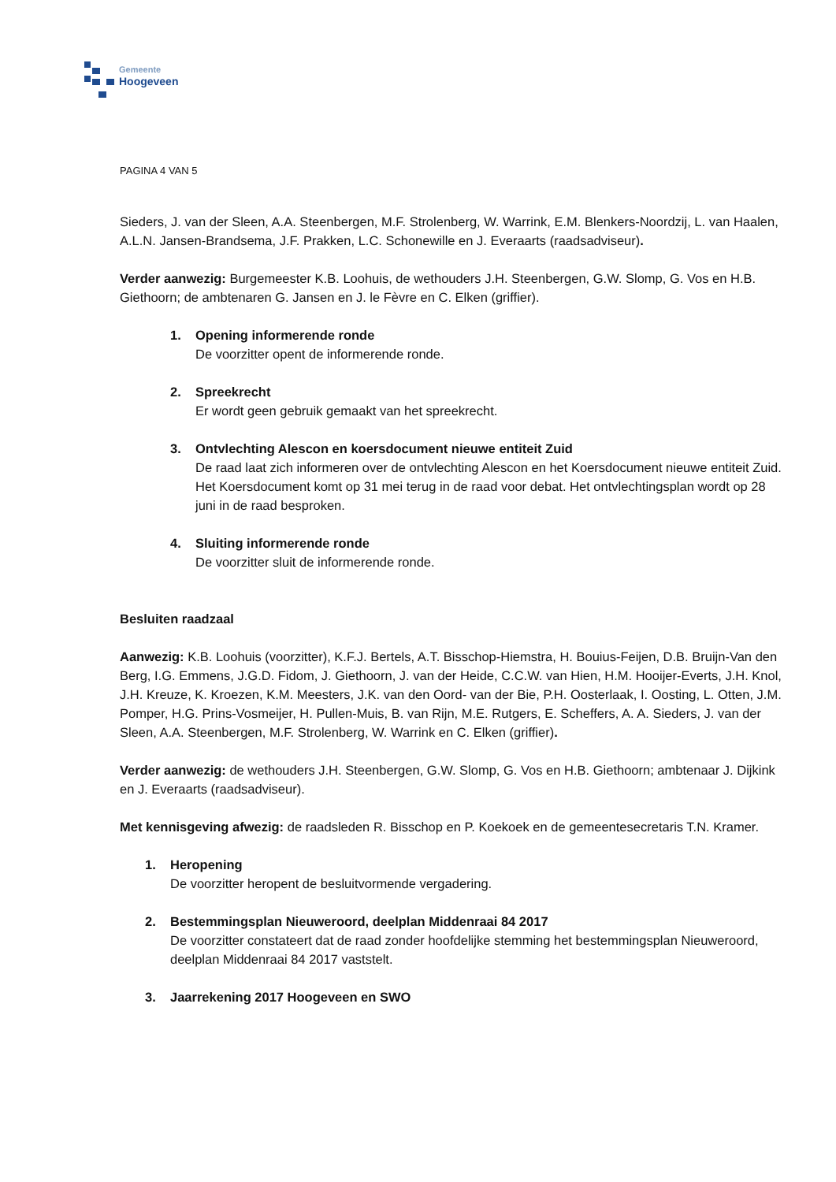Gemeente
Hoogeveen
PAGINA 4 VAN 5
Sieders, J. van der Sleen, A.A. Steenbergen, M.F. Strolenberg, W. Warrink, E.M. Blenkers-Noordzij, L. van Haalen, A.L.N. Jansen-Brandsema, J.F. Prakken, L.C. Schonewille en J. Everaarts (raadsadviseur).
Verder aanwezig: Burgemeester K.B. Loohuis, de wethouders J.H. Steenbergen, G.W. Slomp, G. Vos en H.B. Giethoorn; de ambtenaren G. Jansen en J. le Fèvre en C. Elken (griffier).
1. Opening informerende ronde
De voorzitter opent de informerende ronde.
2. Spreekrecht
Er wordt geen gebruik gemaakt van het spreekrecht.
3. Ontvlechting Alescon en koersdocument nieuwe entiteit Zuid
De raad laat zich informeren over de ontvlechting Alescon en het Koersdocument nieuwe entiteit Zuid. Het Koersdocument komt op 31 mei terug in de raad voor debat. Het ontvlechtingsplan wordt op 28 juni in de raad besproken.
4. Sluiting informerende ronde
De voorzitter sluit de informerende ronde.
Besluiten raadzaal
Aanwezig: K.B. Loohuis (voorzitter), K.F.J. Bertels, A.T. Bisschop-Hiemstra, H. Bouius-Feijen, D.B. Bruijn-Van den Berg, I.G. Emmens, J.G.D. Fidom, J. Giethoorn, J. van der Heide, C.C.W. van Hien, H.M. Hooijer-Everts, J.H. Knol, J.H. Kreuze, K. Kroezen, K.M. Meesters, J.K. van den Oord- van der Bie, P.H. Oosterlaak, I. Oosting, L. Otten, J.M. Pomper, H.G. Prins-Vosmeijer, H. Pullen-Muis, B. van Rijn, M.E. Rutgers, E. Scheffers, A. A. Sieders, J. van der Sleen, A.A. Steenbergen, M.F. Strolenberg, W. Warrink en C. Elken (griffier).
Verder aanwezig: de wethouders J.H. Steenbergen, G.W. Slomp, G. Vos en H.B. Giethoorn; ambtenaar J. Dijkink en J. Everaarts (raadsadviseur).
Met kennisgeving afwezig: de raadsleden R. Bisschop en P. Koekoek en de gemeentesecretaris T.N. Kramer.
1. Heropening
De voorzitter heropent de besluitvormende vergadering.
2. Bestemmingsplan Nieuweroord, deelplan Middenraai 84 2017
De voorzitter constateert dat de raad zonder hoofdelijke stemming het bestemmingsplan Nieuweroord, deelplan Middenraai 84 2017 vaststelt.
3. Jaarrekening 2017 Hoogeveen en SWO